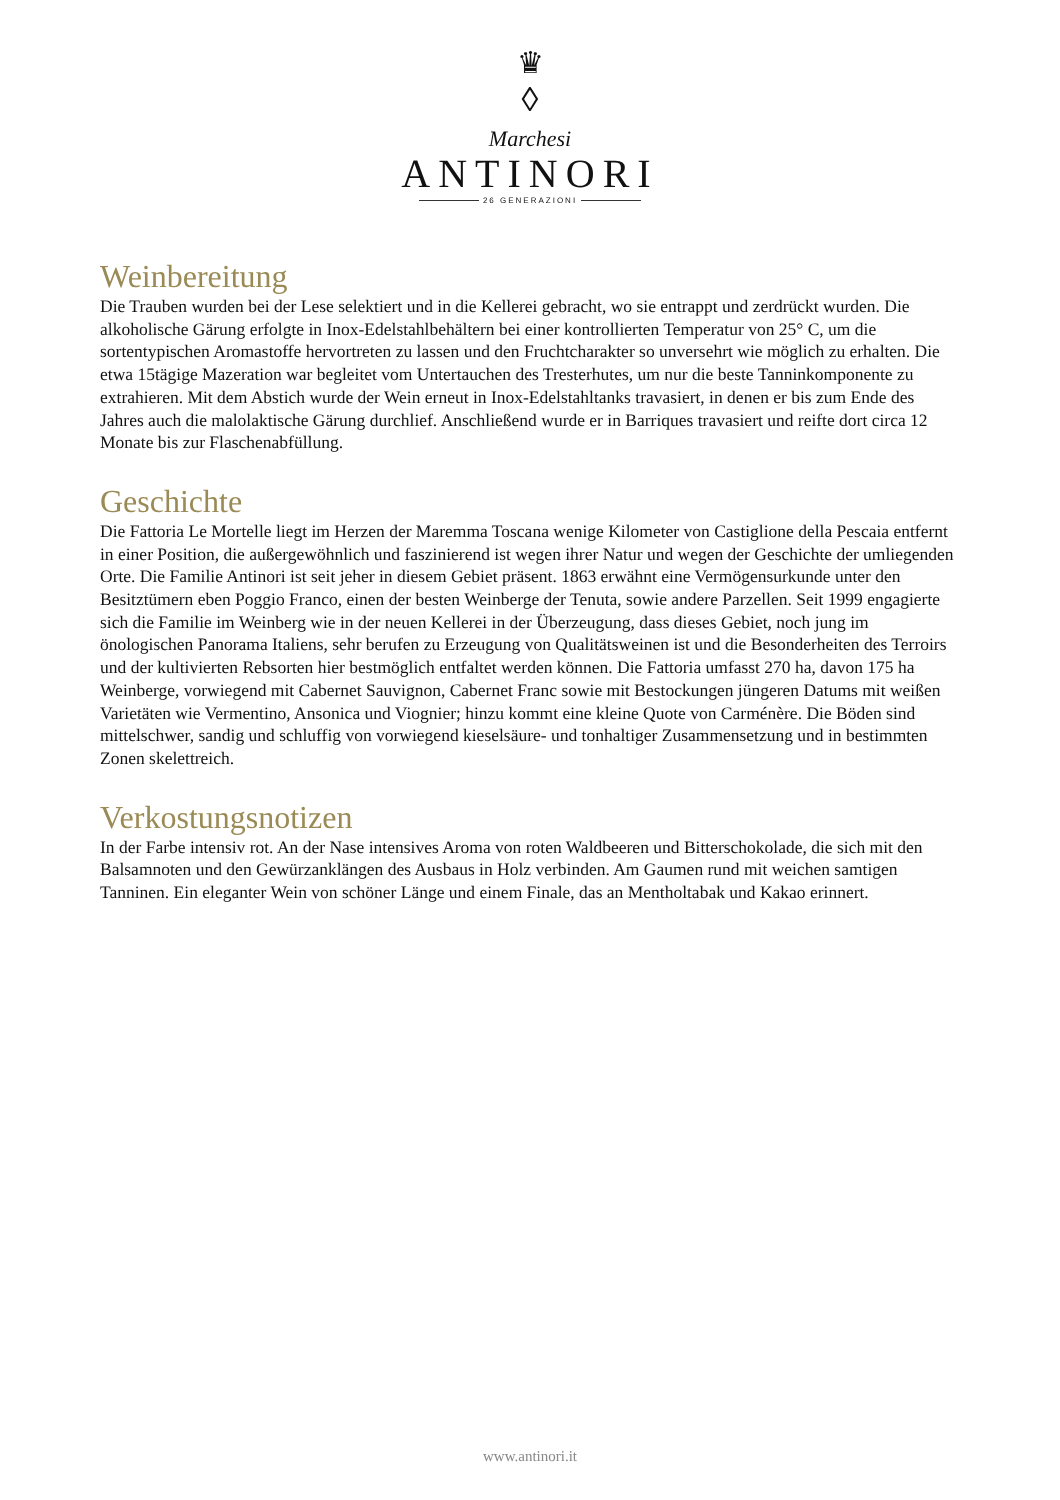♛
◊
Marchesi
ANTINORI
26 GENERAZIONI
Weinbereitung
Die Trauben wurden bei der Lese selektiert und in die Kellerei gebracht, wo sie entrappt und zerdrückt wurden. Die alkoholische Gärung erfolgte in Inox-Edelstahlbehältern bei einer kontrollierten Temperatur von 25° C, um die sortentypischen Aromastoffe hervortreten zu lassen und den Fruchtcharakter so unversehrt wie möglich zu erhalten. Die etwa 15tägige Mazeration war begleitet vom Untertauchen des Tresterhutes, um nur die beste Tanninkomponente zu extrahieren. Mit dem Abstich wurde der Wein erneut in Inox-Edelstahltanks travasiert, in denen er bis zum Ende des Jahres auch die malolaktische Gärung durchlief. Anschließend wurde er in Barriques travasiert und reifte dort circa 12 Monate bis zur Flaschenabfüllung.
Geschichte
Die Fattoria Le Mortelle liegt im Herzen der Maremma Toscana wenige Kilometer von Castiglione della Pescaia entfernt in einer Position, die außergewöhnlich und faszinierend ist wegen ihrer Natur und wegen der Geschichte der umliegenden Orte. Die Familie Antinori ist seit jeher in diesem Gebiet präsent. 1863 erwähnt eine Vermögensurkunde unter den Besitztümern eben Poggio Franco, einen der besten Weinberge der Tenuta, sowie andere Parzellen. Seit 1999 engagierte sich die Familie im Weinberg wie in der neuen Kellerei in der Überzeugung, dass dieses Gebiet, noch jung im önologischen Panorama Italiens, sehr berufen zu Erzeugung von Qualitätsweinen ist und die Besonderheiten des Terroirs und der kultivierten Rebsorten hier bestmöglich entfaltet werden können. Die Fattoria umfasst 270 ha, davon 175 ha Weinberge, vorwiegend mit Cabernet Sauvignon, Cabernet Franc sowie mit Bestockungen jüngeren Datums mit weißen Varietäten wie Vermentino, Ansonica und Viognier; hinzu kommt eine kleine Quote von Carménère. Die Böden sind mittelschwer, sandig und schluffig von vorwiegend kieselsäure- und tonhaltiger Zusammensetzung und in bestimmten Zonen skelettreich.
Verkostungsnotizen
In der Farbe intensiv rot. An der Nase intensives Aroma von roten Waldbeeren und Bitterschokolade, die sich mit den Balsamnoten und den Gewürzanklängen des Ausbaus in Holz verbinden. Am Gaumen rund mit weichen samtigen Tanninen. Ein eleganter Wein von schöner Länge und einem Finale, das an Mentholtabak und Kakao erinnert.
www.antinori.it